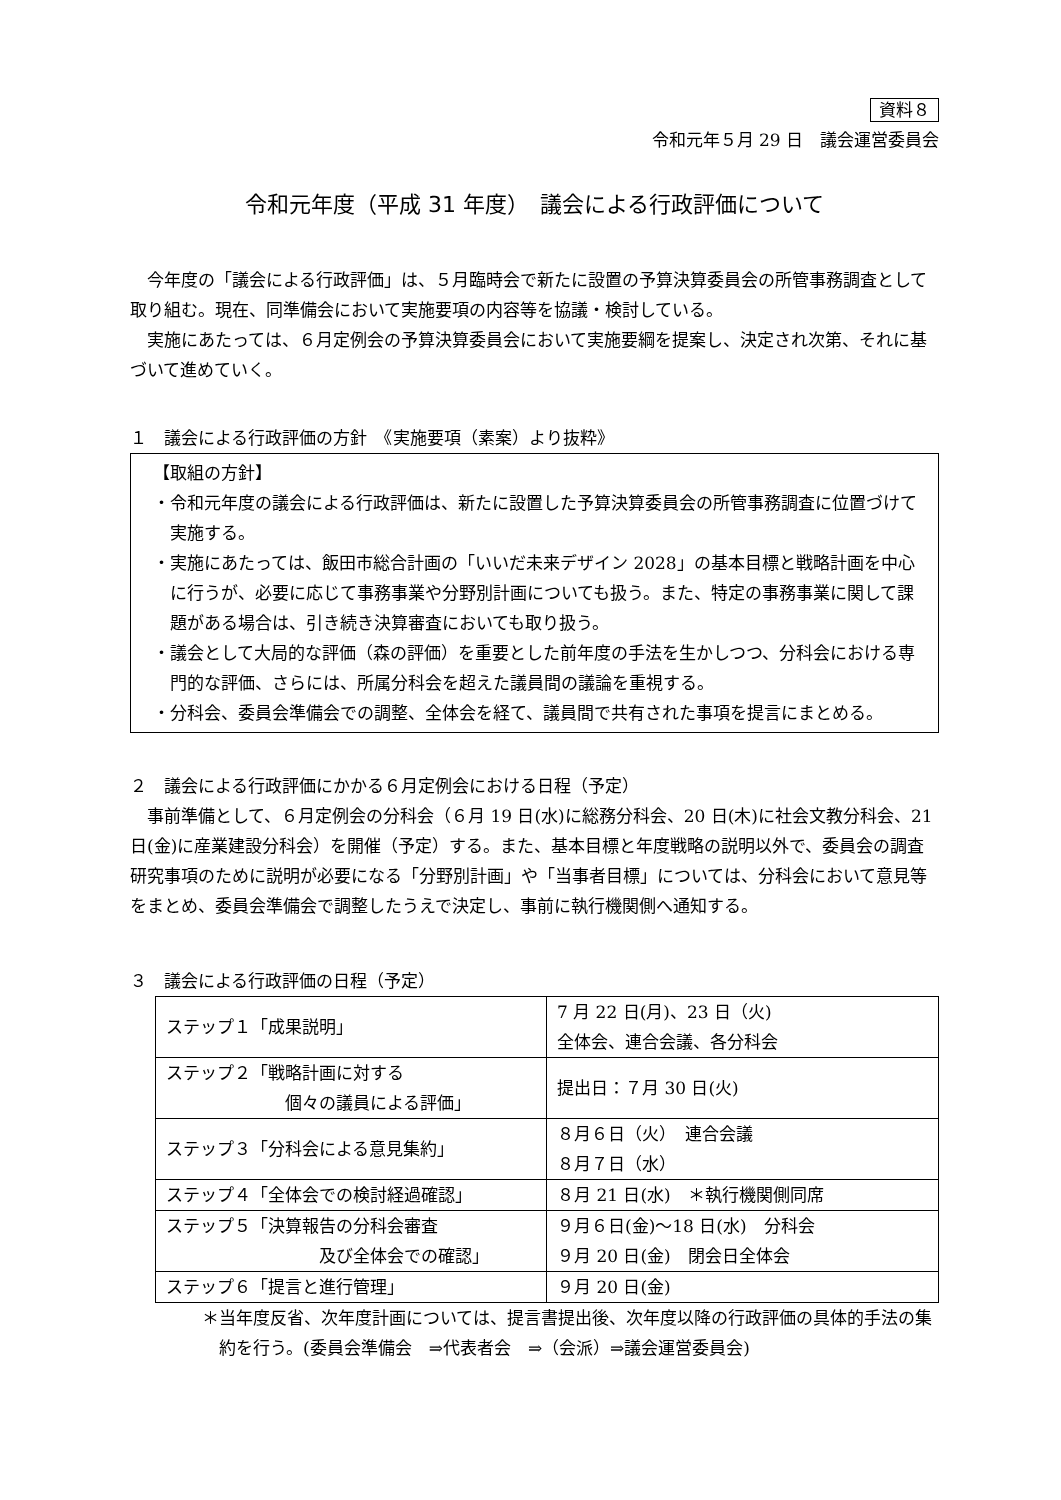資料８
令和元年５月 29 日　議会運営委員会
令和元年度（平成 31 年度）　議会による行政評価について
今年度の「議会による行政評価」は、５月臨時会で新たに設置の予算決算委員会の所管事務調査として取り組む。現在、同準備会において実施要項の内容等を協議・検討している。
実施にあたっては、６月定例会の予算決算委員会において実施要綱を提案し、決定され次第、それに基づいて進めていく。
１　議会による行政評価の方針　《実施要項（素案）より抜粋》
【取組の方針】
・令和元年度の議会による行政評価は、新たに設置した予算決算委員会の所管事務調査に位置づけて実施する。
・実施にあたっては、飯田市総合計画の「いいだ未来デザイン 2028」の基本目標と戦略計画を中心に行うが、必要に応じて事務事業や分野別計画についても扱う。また、特定の事務事業に関して課題がある場合は、引き続き決算審査においても取り扱う。
・議会として大局的な評価（森の評価）を重要とした前年度の手法を生かしつつ、分科会における専門的な評価、さらには、所属分科会を超えた議員間の議論を重視する。
・分科会、委員会準備会での調整、全体会を経て、議員間で共有された事項を提言にまとめる。
２　議会による行政評価にかかる６月定例会における日程（予定）
事前準備として、６月定例会の分科会（６月 19 日(水)に総務分科会、20 日(木)に社会文教分科会、21 日(金)に産業建設分科会）を開催（予定）する。また、基本目標と年度戦略の説明以外で、委員会の調査研究事項のために説明が必要になる「分野別計画」や「当事者目標」については、分科会において意見等をまとめ、委員会準備会で調整したうえで決定し、事前に執行機関側へ通知する。
３　議会による行政評価の日程（予定）
| ステップ１「成果説明」 | 7 月 22 日(月)、23 日（火) 全体会、連合会議、各分科会 |
| ステップ２「戦略計画に対する 個々の議員による評価」 | 提出日：７月 30 日(火) |
| ステップ３「分科会による意見集約」 | ８月６日（火） 連合会議 ８月７日（水） |
| ステップ４「全体会での検討経過確認」 | ８月 21 日(水) ＊執行機関側同席 |
| ステップ５「決算報告の分科会審査 及び全体会での確認」 | ９月６日(金)～18 日(水) 分科会 ９月 20 日(金) 閉会日全体会 |
| ステップ６「提言と進行管理」 | ９月 20 日(金) |
＊当年度反省、次年度計画については、提言書提出後、次年度以降の行政評価の具体的手法の集約を行う。(委員会準備会　⇒代表者会　⇒（会派）⇒議会運営委員会)